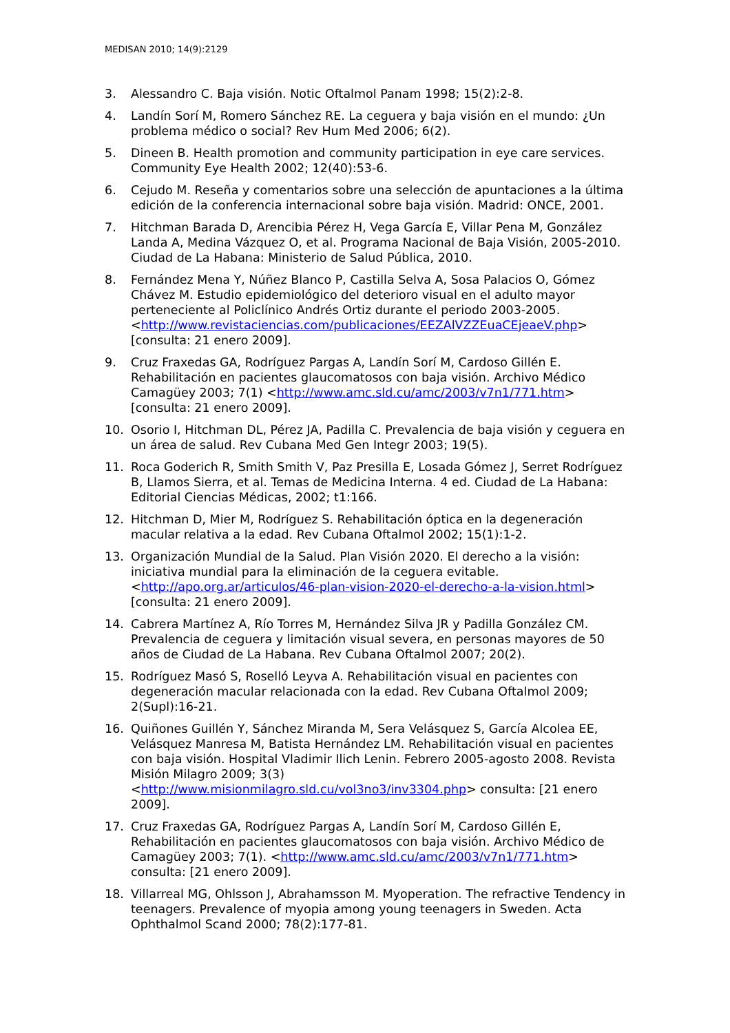MEDISAN 2010; 14(9):2129
3. Alessandro C. Baja visión. Notic Oftalmol Panam 1998; 15(2):2-8.
4. Landín Sorí M, Romero Sánchez RE. La ceguera y baja visión en el mundo: ¿Un problema médico o social? Rev Hum Med 2006; 6(2).
5. Dineen B. Health promotion and community participation in eye care services. Community Eye Health 2002; 12(40):53-6.
6. Cejudo M. Reseña y comentarios sobre una selección de apuntaciones a la última edición de la conferencia internacional sobre baja visión. Madrid: ONCE, 2001.
7. Hitchman Barada D, Arencibia Pérez H, Vega García E, Villar Pena M, González Landa A, Medina Vázquez O, et al. Programa Nacional de Baja Visión, 2005-2010. Ciudad de La Habana: Ministerio de Salud Pública, 2010.
8. Fernández Mena Y, Núñez Blanco P, Castilla Selva A, Sosa Palacios O, Gómez Chávez M. Estudio epidemiológico del deterioro visual en el adulto mayor perteneciente al Policlínico Andrés Ortiz durante el periodo 2003-2005. <http://www.revistaciencias.com/publicaciones/EEZAlVZZEuaCEjeaeV.php> [consulta: 21 enero 2009].
9. Cruz Fraxedas GA, Rodríguez Pargas A, Landín Sorí M, Cardoso Gillén E. Rehabilitación en pacientes glaucomatosos con baja visión. Archivo Médico Camagüey 2003; 7(1) <http://www.amc.sld.cu/amc/2003/v7n1/771.htm>[consulta: 21 enero 2009].
10. Osorio I, Hitchman DL, Pérez JA, Padilla C. Prevalencia de baja visión y ceguera en un área de salud. Rev Cubana Med Gen Integr 2003; 19(5).
11. Roca Goderich R, Smith Smith V, Paz Presilla E, Losada Gómez J, Serret Rodríguez B, Llamos Sierra, et al. Temas de Medicina Interna. 4 ed. Ciudad de La Habana: Editorial Ciencias Médicas, 2002; t1:166.
12. Hitchman D, Mier M, Rodríguez S. Rehabilitación óptica en la degeneración macular relativa a la edad. Rev Cubana Oftalmol 2002; 15(1):1-2.
13. Organización Mundial de la Salud. Plan Visión 2020. El derecho a la visión: iniciativa mundial para la eliminación de la ceguera evitable. <http://apo.org.ar/articulos/46-plan-vision-2020-el-derecho-a-la-vision.html> [consulta: 21 enero 2009].
14. Cabrera Martínez A, Río Torres M, Hernández Silva JR y Padilla González CM. Prevalencia de ceguera y limitación visual severa, en personas mayores de 50 años de Ciudad de La Habana. Rev Cubana Oftalmol 2007; 20(2).
15. Rodríguez Masó S, Roselló Leyva A. Rehabilitación visual en pacientes con degeneración macular relacionada con la edad. Rev Cubana Oftalmol 2009; 2(Supl):16-21.
16. Quiñones Guillén Y, Sánchez Miranda M, Sera Velásquez S, García Alcolea EE, Velásquez Manresa M, Batista Hernández LM. Rehabilitación visual en pacientes con baja visión. Hospital Vladimir Ilich Lenin. Febrero 2005-agosto 2008. Revista Misión Milagro 2009; 3(3) <http://www.misionmilagro.sld.cu/vol3no3/inv3304.php> consulta: [21 enero 2009].
17. Cruz Fraxedas GA, Rodríguez Pargas A, Landín Sorí M, Cardoso Gillén E, Rehabilitación en pacientes glaucomatosos con baja visión. Archivo Médico de Camagüey 2003; 7(1). <http://www.amc.sld.cu/amc/2003/v7n1/771.htm> consulta: [21 enero 2009].
18. Villarreal MG, Ohlsson J, Abrahamsson M. Myoperation. The refractive Tendency in teenagers. Prevalence of myopia among young teenagers in Sweden. Acta Ophthalmol Scand 2000; 78(2):177-81.